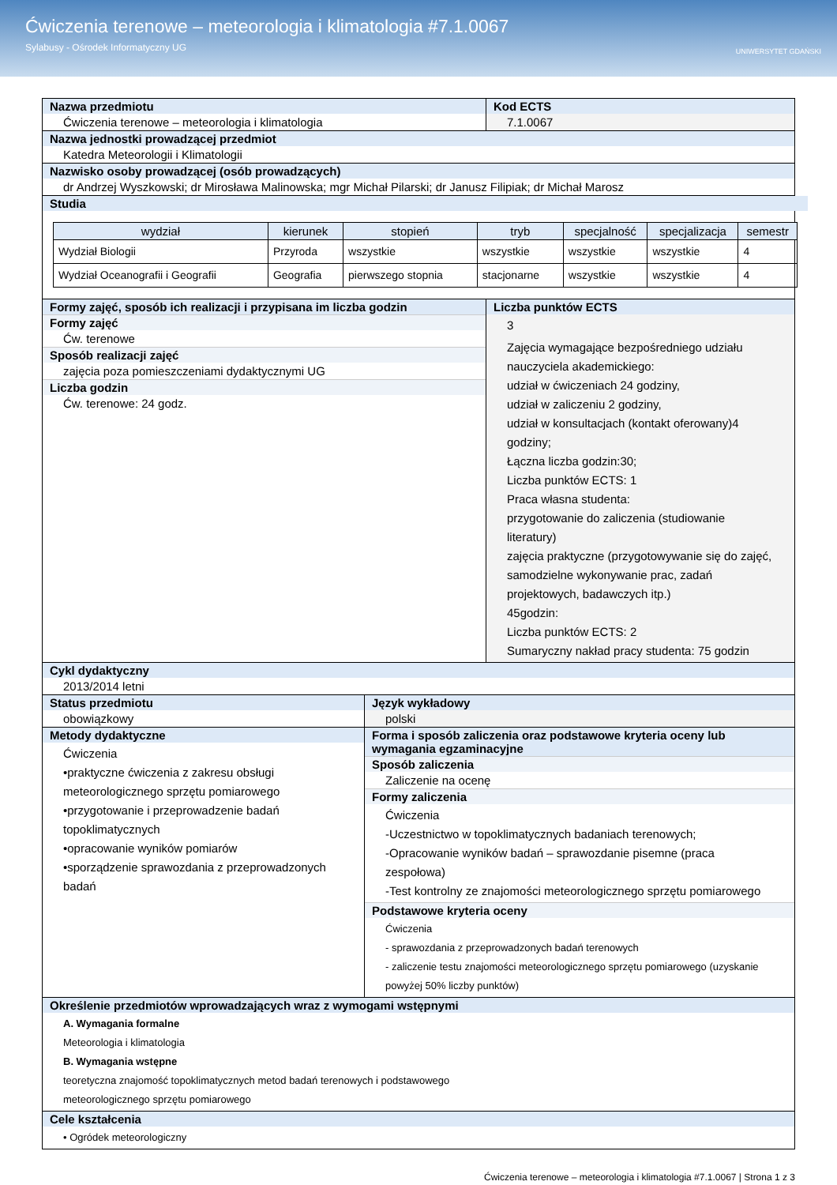Ćwiczenia terenowe – meteorologia i klimatologia #7.1.0067
Sylabusy - Ośrodek Informatyczny UG
UNIWERSYTET GDAŃSKI
Nazwa przedmiotu
Ćwiczenia terenowe – meteorologia i klimatologia
Kod ECTS
7.1.0067
Nazwa jednostki prowadzącej przedmiot
Katedra Meteorologii i Klimatologii
Nazwisko osoby prowadzącej (osób prowadzących)
dr Andrzej Wyszkowski; dr Mirosława Malinowska; mgr Michał Pilarski; dr Janusz Filipiak; dr Michał Marosz
Studia
| wydział | kierunek | stopień | tryb | specjalność | specjalizacja | semestr |
| --- | --- | --- | --- | --- | --- | --- |
| Wydział Biologii | Przyroda | wszystkie | wszystkie | wszystkie | wszystkie | 4 |
| Wydział Oceanografii i Geografii | Geografia | pierwszego stopnia | stacjonarne | wszystkie | wszystkie | 4 |
Formy zajęć, sposób ich realizacji i przypisana im liczba godzin
Formy zajęć
Ćw. terenowe
Sposób realizacji zajęć
zajęcia poza pomieszczeniami dydaktycznymi UG
Liczba godzin
Ćw. terenowe: 24 godz.
Liczba punktów ECTS
3
Zajęcia wymagające bezpośredniego udziału nauczyciela akademickiego:
udział w ćwiczeniach 24 godziny,
udział w zaliczeniu 2 godziny,
udział w konsultacjach (kontakt oferowany)4 godziny;
Łączna liczba godzin:30;
Liczba punktów ECTS: 1
Praca własna studenta:
przygotowanie do zaliczenia (studiowanie literatury)
zajęcia praktyczne (przygotowywanie się do zajęć, samodzielne wykonywanie prac, zadań projektowych, badawczych itp.)
45godzin:
Liczba punktów ECTS: 2
Sumaryczny nakład pracy studenta: 75 godzin
Cykl dydaktyczny
2013/2014 letni
Status przedmiotu
obowiązkowy
Język wykładowy
polski
Metody dydaktyczne
Ćwiczenia
•praktyczne ćwiczenia z zakresu obsługi meteorologicznego sprzętu pomiarowego
•przygotowanie i przeprowadzenie badań topoklimatycznych
•opracowanie wyników pomiarów
•sporządzenie sprawozdania z przeprowadzonych badań
Forma i sposób zaliczenia oraz podstawowe kryteria oceny lub wymagania egzaminacyjne
Sposób zaliczenia
Zaliczenie na ocenę
Formy zaliczenia
Ćwiczenia
-Uczestnictwo w topoklimatycznych badaniach terenowych;
-Opracowanie wyników badań – sprawozdanie pisemne (praca zespołowa)
-Test kontrolny ze znajomości meteorologicznego sprzętu pomiarowego
Podstawowe kryteria oceny
Ćwiczenia
- sprawozdania z przeprowadzonych badań terenowych
- zaliczenie testu znajomości meteorologicznego sprzętu pomiarowego (uzyskanie powyżej 50% liczby punktów)
Określenie przedmiotów wprowadzających wraz z wymogami wstępnymi
A. Wymagania formalne
Meteorologia i klimatologia
B. Wymagania wstępne
teoretyczna znajomość topoklimatycznych metod badań terenowych i podstawowego
meteorologicznego sprzętu pomiarowego
Cele kształcenia
• Ogródek meteorologiczny
Ćwiczenia terenowe – meteorologia i klimatologia #7.1.0067 | Strona 1 z 3